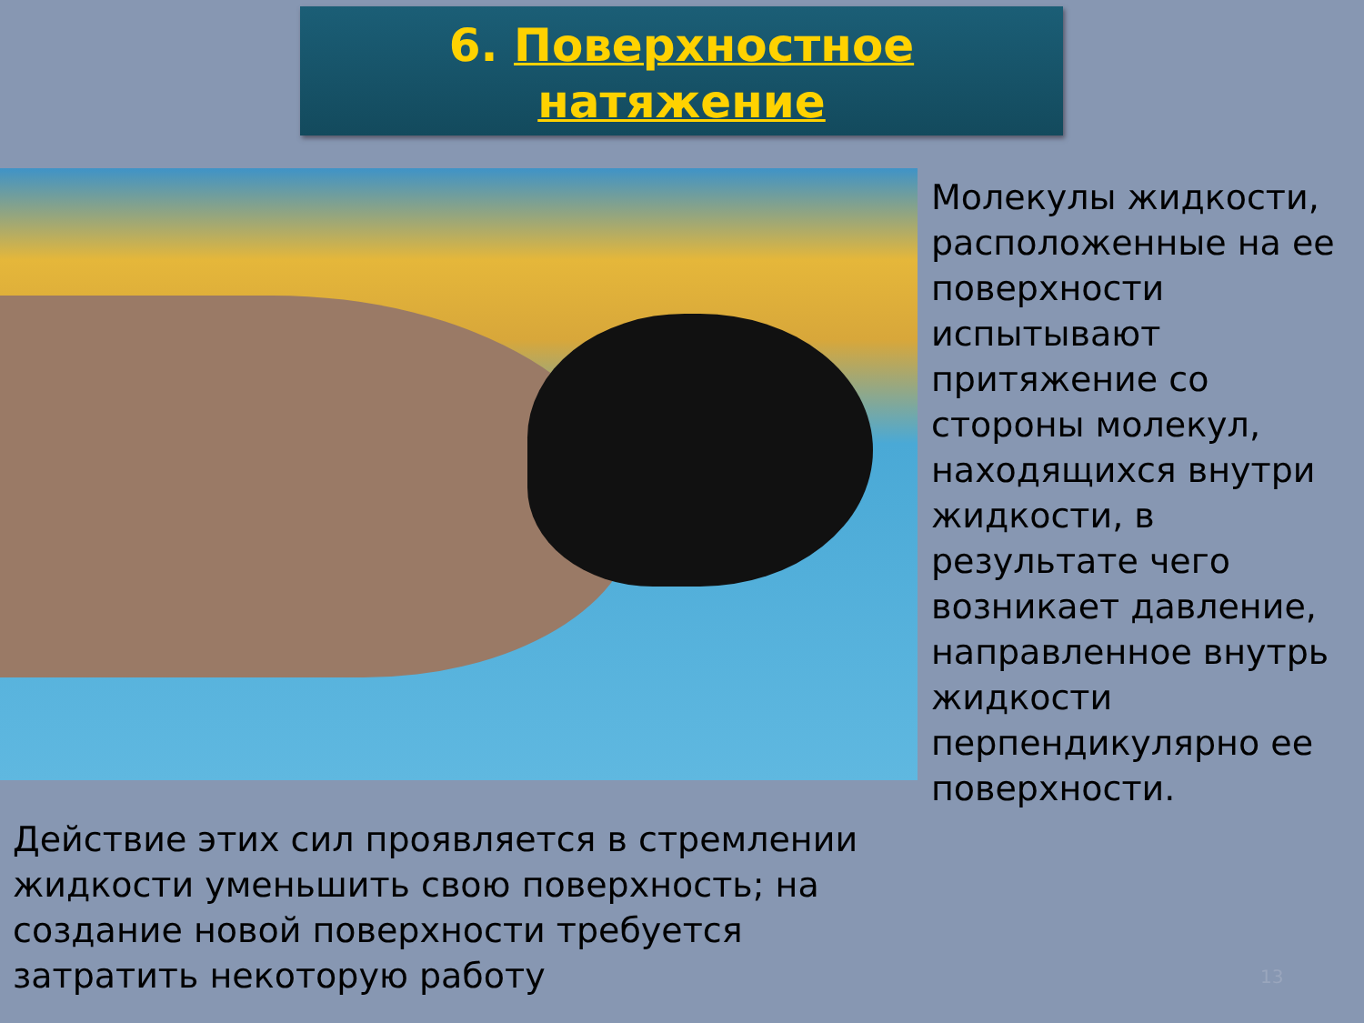6. Поверхностное
натяжение
Молекулы жидкости, расположенные на ее поверхности испытывают притяжение со стороны молекул, находящихся внутри жидкости, в результате чего возникает давление, направленное внутрь жидкости перпендикулярно ее поверхности.
Действие этих сил проявляется в стремлении жидкости уменьшить свою поверхность; на создание новой поверхности требуется затратить некоторую работу
13